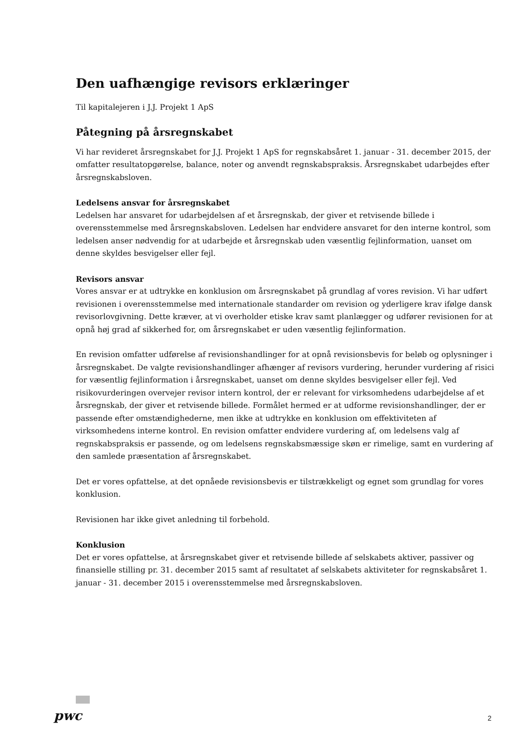Den uafhængige revisors erklæringer
Til kapitalejeren i J.J. Projekt 1 ApS
Påtegning på årsregnskabet
Vi har revideret årsregnskabet for J.J. Projekt 1 ApS for regnskabsåret 1. januar - 31. december 2015, der omfatter resultatopgørelse, balance, noter og anvendt regnskabspraksis. Årsregnskabet udarbejdes efter årsregnskabsloven.
Ledelsens ansvar for årsregnskabet
Ledelsen har ansvaret for udarbejdelsen af et årsregnskab, der giver et retvisende billede i overensstemmelse med årsregnskabsloven. Ledelsen har endvidere ansvaret for den interne kontrol, som ledelsen anser nødvendig for at udarbejde et årsregnskab uden væsentlig fejlinformation, uanset om denne skyldes besvigelser eller fejl.
Revisors ansvar
Vores ansvar er at udtrykke en konklusion om årsregnskabet på grundlag af vores revision. Vi har udført revisionen i overensstemmelse med internationale standarder om revision og yderligere krav ifølge dansk revisorlovgivning. Dette kræver, at vi overholder etiske krav samt planlægger og udfører revisionen for at opnå høj grad af sikkerhed for, om årsregnskabet er uden væsentlig fejlinformation.
En revision omfatter udførelse af revisionshandlinger for at opnå revisionsbevis for beløb og oplysninger i årsregnskabet. De valgte revisionshandlinger afhænger af revisors vurdering, herunder vurdering af risici for væsentlig fejlinformation i årsregnskabet, uanset om denne skyldes besvigelser eller fejl. Ved risikovurderingen overvejer revisor intern kontrol, der er relevant for virksomhedens udarbejdelse af et årsregnskab, der giver et retvisende billede. Formålet hermed er at udforme revisionshandlinger, der er passende efter omstændighederne, men ikke at udtrykke en konklusion om effektiviteten af virksomhedens interne kontrol. En revision omfatter endvidere vurdering af, om ledelsens valg af regnskabspraksis er passende, og om ledelsens regnskabsmæssige skøn er rimelige, samt en vurdering af den samlede præsentation af årsregnskabet.
Det er vores opfattelse, at det opnåede revisionsbevis er tilstrækkeligt og egnet som grundlag for vores konklusion.
Revisionen har ikke givet anledning til forbehold.
Konklusion
Det er vores opfattelse, at årsregnskabet giver et retvisende billede af selskabets aktiver, passiver og finansielle stilling pr. 31. december 2015 samt af resultatet af selskabets aktiviteter for regnskabsåret 1. januar - 31. december 2015 i overensstemmelse med årsregnskabsloven.
pwc 2